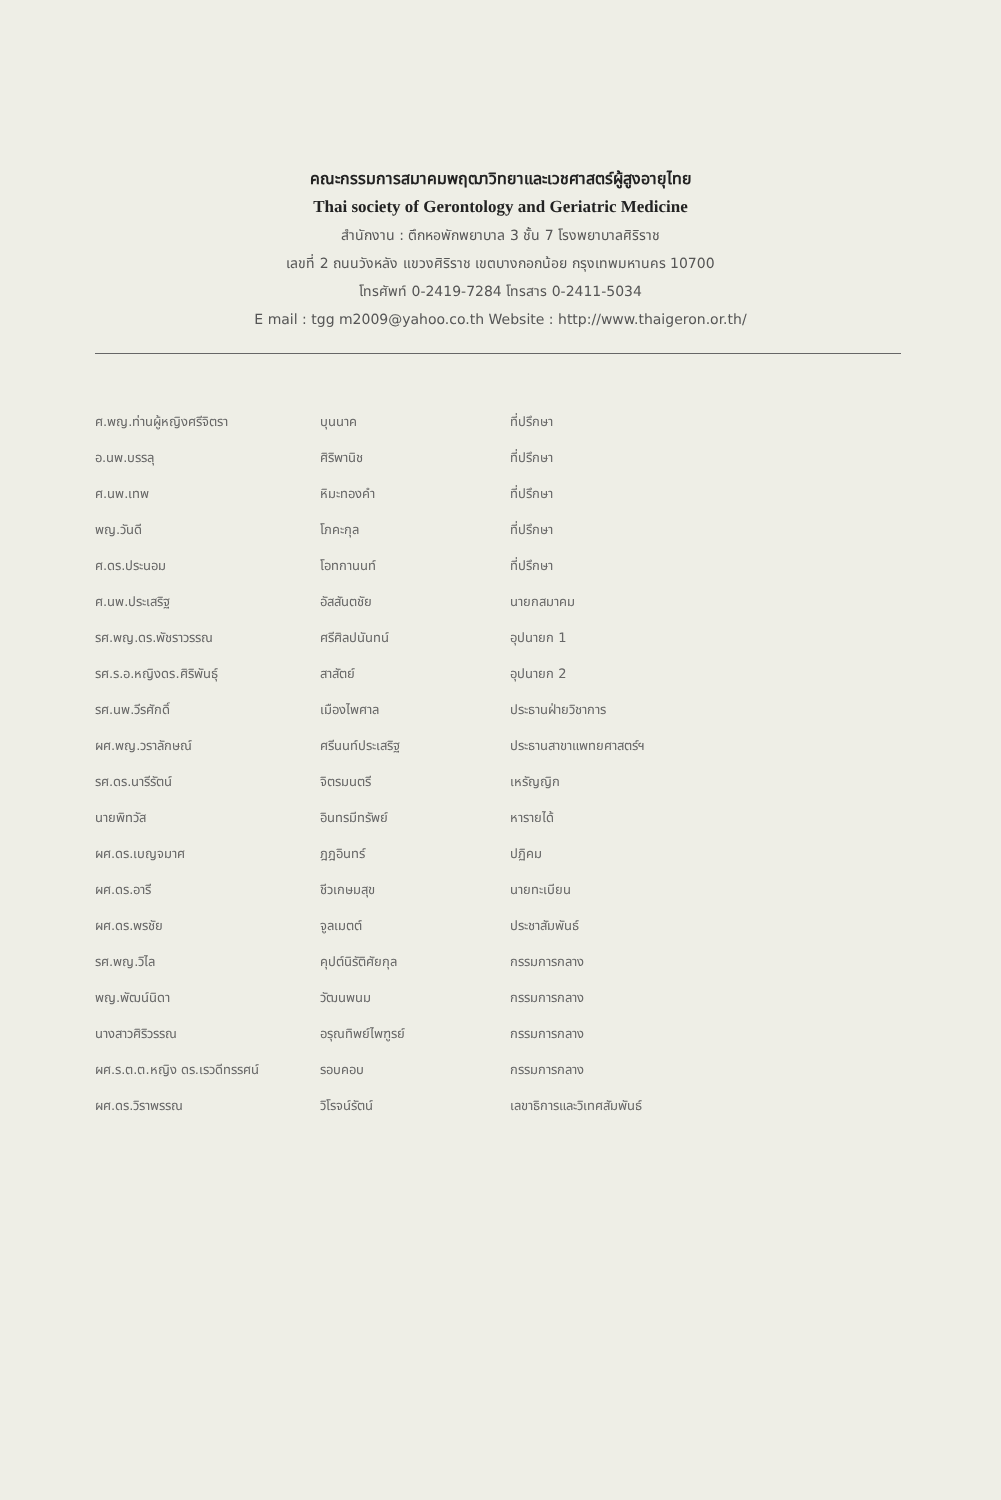คณะกรรมการสมาคมพฤฒาวิทยาและเวชศาสตร์ผู้สูงอายุไทย
Thai society of Gerontology and Geriatric Medicine
สำนักงาน : ตึกหอพักพยาบาล 3 ชั้น 7 โรงพยาบาลศิริราช
เลขที่ 2 ถนนวังหลัง แขวงศิริราช เขตบางกอกน้อย กรุงเทพมหานคร 10700
โทรศัพท์ 0-2419-7284 โทรสาร 0-2411-5034
E mail : tgg m2009@yahoo.co.th Website : http://www.thaigeron.or.th/
| ศ.พญ.ท่านผู้หญิงศรีจิตรา | บุนนาค | ที่ปรึกษา |
| อ.นพ.บรรลุ | ศิริพานิช | ที่ปรึกษา |
| ศ.นพ.เทพ | หิมะทองคำ | ที่ปรึกษา |
| พญ.วันดี | โภคะกุล | ที่ปรึกษา |
| ศ.ดร.ประนอม | โอทกานนท์ | ที่ปรึกษา |
| ศ.นพ.ประเสริฐ | อัสสันตชัย | นายกสมาคม |
| รศ.พญ.ดร.พัชราวรรณ | ศรีศิลปนันทน์ | อุปนายก 1 |
| รศ.ร.อ.หญิงดร.ศิริพันธุ์ | สาสัตย์ | อุปนายก 2 |
| รศ.นพ.วีรศักดิ์ | เมืองไพศาล | ประธานฝ่ายวิชาการ |
| ผศ.พญ.วราลักษณ์ | ศรีนนท์ประเสริฐ | ประธานสาขาแพทยศาสตร์ฯ |
| รศ.ดร.นารีรัตน์ | จิตรมนตรี | เหรัญญิก |
| นายพิทวัส | อินทรมีทรัพย์ | หารายได้ |
| ผศ.ดร.เบญจมาศ | ฎฎอินทร์ | ปฏิคม |
| ผศ.ดร.อารี | ชีวเกษมสุข | นายทะเบียน |
| ผศ.ดร.พรชัย | จูลเมตต์ | ประชาสัมพันธ์ |
| รศ.พญ.วิไล | คุปต์นิรัติศัยกุล | กรรมการกลาง |
| พญ.พัฒน์นิดา | วัฒนพนม | กรรมการกลาง |
| นางสาวศิริวรรณ | อรุณทิพย์ไพฑูรย์ | กรรมการกลาง |
| ผศ.ร.ต.ต.หญิง ดร.เรวดีทรรศน์ | รอบคอบ | กรรมการกลาง |
| ผศ.ดร.วิราพรรณ | วิโรจน์รัตน์ | เลขาธิการและวิเทศสัมพันธ์ |